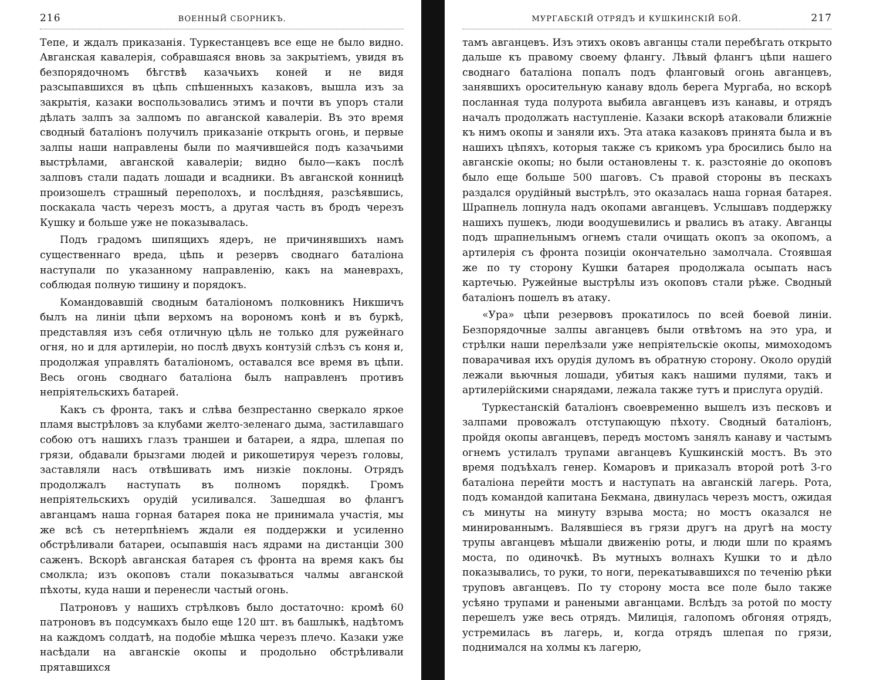216 ВОЕННЫЙ СБОРНИКЪ.
Тепе, и ждалъ приказанія. Туркестанцевъ все еще не было видно. Авганская кавалерія, собравшаяся вновь за закрытіемъ, увидя въ безпорядочномъ бѣгствѣ казачьихъ коней и не видя разсыпавшихся въ цѣпь спѣшенныхъ казаковъ, вышла изъ за закрытія, казаки воспользовались этимъ и почти въ упоръ стали дѣлать залпъ за залпомъ по авганской кавалеріи. Въ это время сводный баталіонъ получилъ приказаніе открыть огонь, и первые залпы наши направлены были по маячившейся подъ казачьими выстрѣлами, авганской кавалеріи; видно было—какъ послѣ залповъ стали падать лошади и всадники. Въ авганской конницѣ произошелъ страшный переполохъ, и послѣдняя, разсѣявшись, поскакала часть черезъ мостъ, а другая часть въ бродъ черезъ Кушку и больше уже не показывалась.
Подъ градомъ шипящихъ ядеръ, не причинявшихъ намъ существеннаго вреда, цѣпь и резервъ своднаго баталіона наступали по указанному направленію, какъ на маневрахъ, соблюдая полную тишину и порядокъ.
Командовавшій сводным баталіономъ полковникъ Никшичъ былъ на линіи цѣпи верхомъ на ворономъ конѣ и въ буркѣ, представляя изъ себя отличную цѣль не только для ружейнаго огня, но и для артилеріи, но послѣ двухъ контузій слѣзъ съ коня и, продолжая управлять баталіономъ, оставался все время въ цѣпи. Весь огонь своднаго баталіона былъ направленъ противъ непріятельскихъ батарей.
Какъ съ фронта, такъ и слѣва безпрестанно сверкало яркое пламя выстрѣловъ за клубами желто-зеленаго дыма, застилавшаго собою отъ нашихъ глазъ траншеи и батареи, а ядра, шлепая по грязи, обдавали брызгами людей и рикошетируя черезъ головы, заставляли насъ отвѣшивать имъ низкіе поклоны. Отрядъ продолжалъ наступать въ полномъ порядкѣ. Громъ непріятельскихъ орудій усиливался. Зашедшая во флангъ авганцамъ наша горная батарея пока не принимала участія, мы же всѣ съ нетерпѣніемъ ждали ея поддержки и усиленно обстрѣливали батареи, осыпавшія насъ ядрами на дистанціи 300 саженъ. Вскорѣ авганская батарея съ фронта на время какъ бы смолкла; изъ окоповъ стали показываться чалмы авганской пѣхоты, куда наши и перенесли частый огонь.
Патроновъ у нашихъ стрѣлковъ было достаточно: кромѣ 60 патроновъ въ подсумкахъ было еще 120 шт. въ башлыкѣ, надѣтомъ на каждомъ солдатѣ, на подобіе мѣшка черезъ плечо. Казаки уже насѣдали на авганскіе окопы и продольно обстрѣливали прятавшихся
МУРГАБСКІЙ ОТРЯДЪ И КУШКИНСКІЙ БОЙ. 217
тамъ авганцевъ. Изъ этихъ оковъ авганцы стали перебѣгать открыто дальше къ правому своему флангу. Лѣвый флангъ цѣпи нашего своднаго баталіона попалъ подъ фланговый огонь авганцевъ, занявшихъ оросительную канаву вдоль берега Мургаба, но вскорѣ посланная туда полурота выбила авганцевъ изъ канавы, и отрядъ началъ продолжать наступленіе. Казаки вскорѣ атаковали ближніе къ нимъ окопы и заняли ихъ. Эта атака казаковъ принята была и въ нашихъ цѣпяхъ, которыя также съ крикомъ ура бросились было на авганскіе окопы; но были остановлены т. к. разстояніе до окоповъ было еще больше 500 шаговъ. Съ правой стороны въ пескахъ раздался орудійный выстрѣлъ, это оказалась наша горная батарея. Шрапнель лопнула надъ окопами авганцевъ. Услышавъ поддержку нашихъ пушекъ, люди воодушевились и рвались въ атаку. Авганцы подъ шрапнельнымъ огнемъ стали очищать окопъ за окопомъ, а артилерія съ фронта позиціи окончательно замолчала. Стоявшая же по ту сторону Кушки батарея продолжала осыпать насъ картечью. Ружейные выстрѣлы изъ окоповъ стали рѣже. Сводный баталіонъ пошелъ въ атаку.
«Ура» цѣпи резервовъ прокатилось по всей боевой линіи. Безпорядочные залпы авганцевъ были отвѣтомъ на это ура, и стрѣлки наши перелѣзали уже непріятельскіе окопы, мимоходомъ поварачивая ихъ орудія дуломъ въ обратную сторону. Около орудій лежали вьючныя лошади, убитыя какъ нашими пулями, такъ и артилерійскими снарядами, лежала также тутъ и прислуга орудій.
Туркестанскій баталіонъ своевременно вышелъ изъ песковъ и залпами провожалъ отступающую пѣхоту. Сводный баталіонъ, пройдя окопы авганцевъ, передъ мостомъ занялъ канаву и частымъ огнемъ устилалъ трупами авганцевъ Кушкинскій мостъ. Въ это время подъѣхалъ генер. Комаровъ и приказалъ второй ротѣ 3-го баталіона перейти мостъ и наступать на авганскій лагерь. Рота, подъ командой капитана Бекмана, двинулась черезъ мостъ, ожидая съ минуты на минуту взрыва моста; но мостъ оказался не минированнымъ. Валявшіеся въ грязи другъ на другѣ на мосту трупы авганцевъ мѣшали движенію роты, и люди шли по краямъ моста, по одиночкѣ. Въ мутныхъ волнахъ Кушки то и дѣло показывались, то руки, то ноги, перекатывавшихся по теченію рѣки труповъ авганцевъ. По ту сторону моста все поле было также усѣяно трупами и ранеными авганцами. Вслѣдъ за ротой по мосту перешелъ уже весь отрядъ. Милиція, галопомъ обгоняя отрядъ, устремилась въ лагерь, и, когда отрядъ шлепая по грязи, поднимался на холмы къ лагерю,